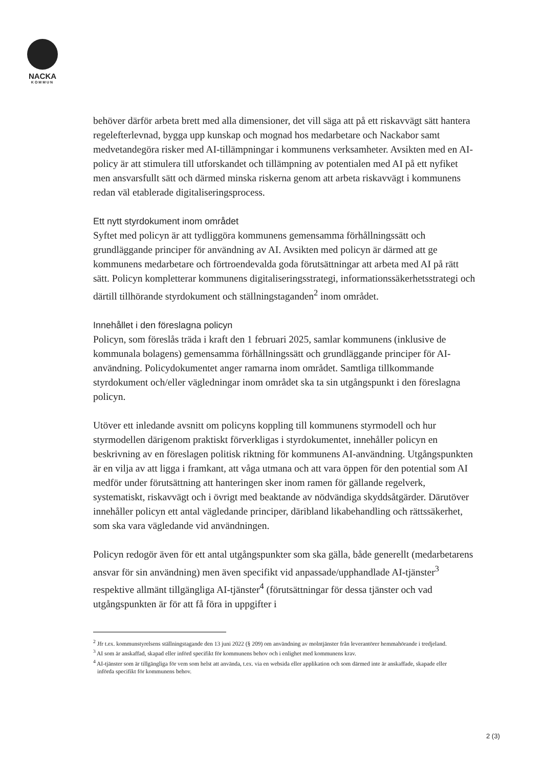NACKA
KOMMUN
behöver därför arbeta brett med alla dimensioner, det vill säga att på ett riskavvägt sätt hantera regelefterlevnad, bygga upp kunskap och mognad hos medarbetare och Nackabor samt medvetandegöra risker med AI-tillämpningar i kommunens verksamheter. Avsikten med en AI-policy är att stimulera till utforskandet och tillämpning av potentialen med AI på ett nyfiket men ansvarsfullt sätt och därmed minska riskerna genom att arbeta riskavvägt i kommunens redan väl etablerade digitaliseringsprocess.
Ett nytt styrdokument inom området
Syftet med policyn är att tydliggöra kommunens gemensamma förhållningssätt och grundläggande principer för användning av AI. Avsikten med policyn är därmed att ge kommunens medarbetare och förtroendevalda goda förutsättningar att arbeta med AI på rätt sätt. Policyn kompletterar kommunens digitaliseringsstrategi, informationssäkerhetsstrategi och därtill tillhörande styrdokument och ställningstaganden<sup>2</sup> inom området.
Innehållet i den föreslagna policyn
Policyn, som föreslås träda i kraft den 1 februari 2025, samlar kommunens (inklusive de kommunala bolagens) gemensamma förhållningssätt och grundläggande principer för AI-användning. Policydokumentet anger ramarna inom området. Samtliga tillkommande styrdokument och/eller vägledningar inom området ska ta sin utgångspunkt i den föreslagna policyn.
Utöver ett inledande avsnitt om policyns koppling till kommunens styrmodell och hur styrmodellen därigenom praktiskt förverkligas i styrdokumentet, innehåller policyn en beskrivning av en föreslagen politisk riktning för kommunens AI-användning. Utgångspunkten är en vilja av att ligga i framkant, att våga utmana och att vara öppen för den potential som AI medför under förutsättning att hanteringen sker inom ramen för gällande regelverk, systematiskt, riskavvägt och i övrigt med beaktande av nödvändiga skyddsåtgärder. Därutöver innehåller policyn ett antal vägledande principer, däribland likabehandling och rättssäkerhet, som ska vara vägledande vid användningen.
Policyn redogör även för ett antal utgångspunkter som ska gälla, både generellt (medarbetarens ansvar för sin användning) men även specifikt vid anpassade/upphandlade AI-tjänster<sup>3</sup> respektive allmänt tillgängliga AI-tjänster<sup>4</sup> (förutsättningar för dessa tjänster och vad utgångspunkten är för att få föra in uppgifter i
<sup>2</sup> Jfr t.ex. kommunstyrelsens ställningstagande den 13 juni 2022 (§ 209) om användning av molntjänster från leverantörer hemmahörande i tredjeland.
<sup>3</sup> AI som är anskaffad, skapad eller införd specifikt för kommunens behov och i enlighet med kommunens krav.
<sup>4</sup> AI-tjänster som är tillgängliga för vem som helst att använda, t.ex. via en websida eller applikation och som därmed inte är anskaffade, skapade eller införda specifikt för kommunens behov.
2 (3)